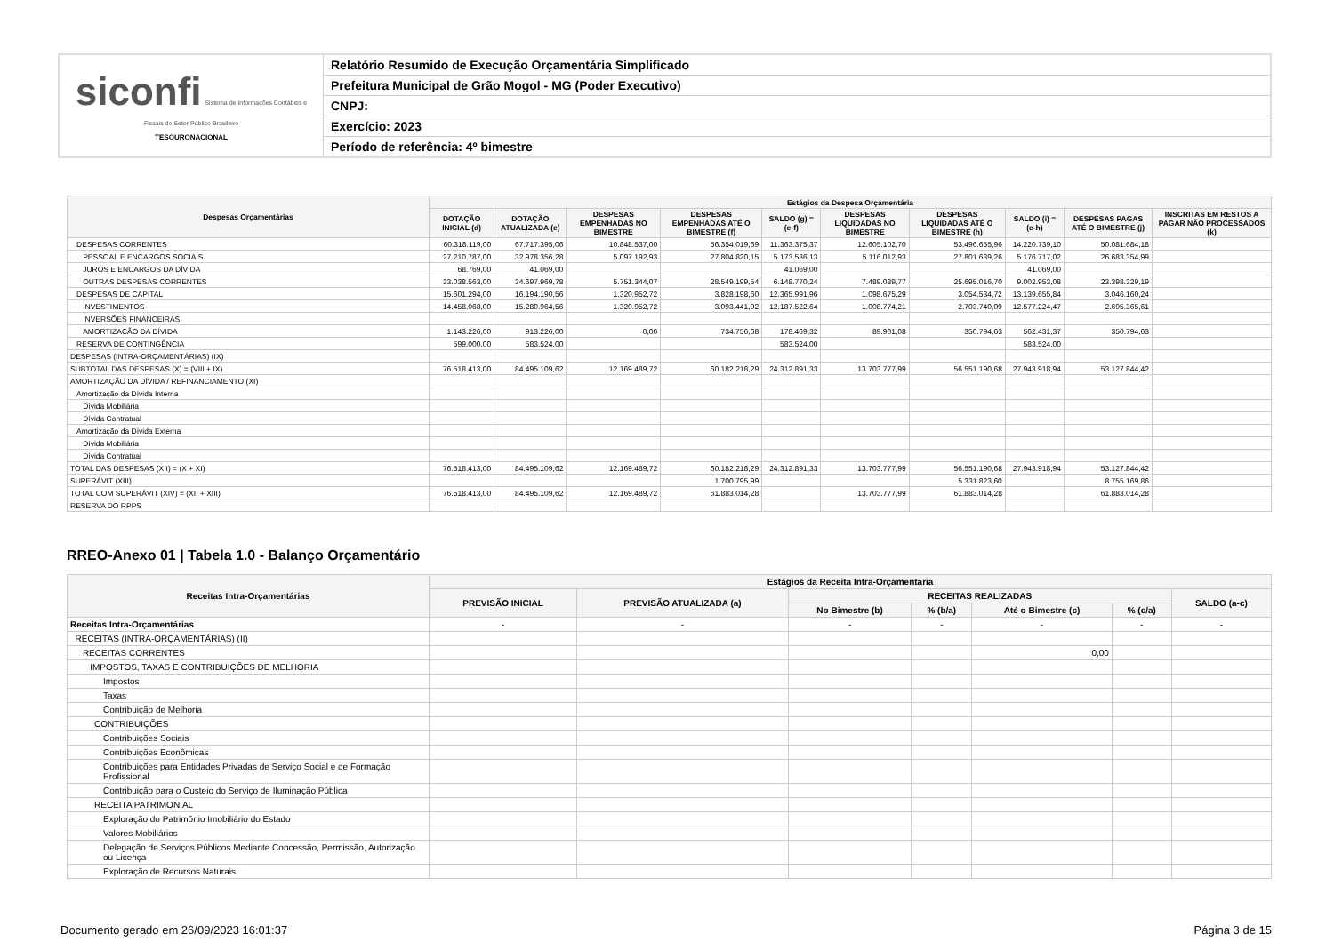| siconfi Sistema de Informações Contábeis e Fiscais do Setor Público Brasileiro TESOURONACIONAL | Relatório Resumido de Execução Orçamentária Simplificado |
| | Prefeitura Municipal de Grão Mogol - MG (Poder Executivo) |
| | CNPJ: |
| | Exercício: 2023 |
| | Período de referência: 4º bimestre |
| Despesas Orçamentárias | Estágios da Despesa Orçamentária | | | | | | | | | |
| --- | --- | --- | --- | --- | --- | --- | --- | --- | --- | --- |
| | DOTAÇÃO INICIAL (d) | DOTAÇÃO ATUALIZADA (e) | DESPESAS EMPENHADAS NO BIMESTRE | DESPESAS EMPENHADAS ATÉ O BIMESTRE (f) | SALDO (g) = (e-f) | DESPESAS LIQUIDADAS NO BIMESTRE | DESPESAS LIQUIDADAS ATÉ O BIMESTRE (h) | SALDO (i) = (e-h) | DESPESAS PAGAS ATÉ O BIMESTRE (j) | INSCRITAS EM RESTOS A PAGAR NÃO PROCESSADOS (k) |
| DESPESAS CORRENTES | 60.318.119,00 | 67.717.395,06 | 10.848.537,00 | 56.354.019,69 | 11.363.375,37 | 12.605.102,70 | 53.496.655,96 | 14.220.739,10 | 50.081.684,18 | |
| PESSOAL E ENCARGOS SOCIAIS | 27.210.787,00 | 32.978.356,28 | 5.097.192,93 | 27.804.820,15 | 5.173.536,13 | 5.116.012,93 | 27.801.639,26 | 5.176.717,02 | 26.683.354,99 | |
| JUROS E ENCARGOS DA DÍVIDA | 68.769,00 | 41.069,00 | | | 41.069,00 | | | 41.069,00 | | |
| OUTRAS DESPESAS CORRENTES | 33.038.563,00 | 34.697.969,78 | 5.751.344,07 | 28.549.199,54 | 6.148.770,24 | 7.489.089,77 | 25.695.016,70 | 9.002.953,08 | 23.398.329,19 | |
| DESPESAS DE CAPITAL | 15.601.294,00 | 16.194.190,56 | 1.320.952,72 | 3.828.198,60 | 12.365.991,96 | 1.098.675,29 | 3.054.534,72 | 13.139.655,84 | 3.046.160,24 | |
| INVESTIMENTOS | 14.458.068,00 | 15.280.964,56 | 1.320.952,72 | 3.093.441,92 | 12.187.522,64 | 1.008.774,21 | 2.703.740,09 | 12.577.224,47 | 2.695.365,61 | |
| INVERSÕES FINANCEIRAS | | | | | | | | | | |
| AMORTIZAÇÃO DA DÍVIDA | 1.143.226,00 | 913.226,00 | 0,00 | 734.756,68 | 178.469,32 | 89.901,08 | 350.794,63 | 562.431,37 | 350.794,63 | |
| RESERVA DE CONTINGÊNCIA | 599.000,00 | 583.524,00 | | | 583.524,00 | | | 583.524,00 | | |
| DESPESAS (INTRA-ORÇAMENTÁRIAS) (IX) | | | | | | | | | | |
| SUBTOTAL DAS DESPESAS (X) = (VIII + IX) | 76.518.413,00 | 84.495.109,62 | 12.169.489,72 | 60.182.218,29 | 24.312.891,33 | 13.703.777,99 | 56.551.190,68 | 27.943.918,94 | 53.127.844,42 | |
| AMORTIZAÇÃO DA DÍVIDA / REFINANCIAMENTO (XI) | | | | | | | | | | |
| Amortização da Dívida Interna | | | | | | | | | | |
| Dívida Mobiliária | | | | | | | | | | |
| Dívida Contratual | | | | | | | | | | |
| Amortização da Dívida Externa | | | | | | | | | | |
| Dívida Mobiliária | | | | | | | | | | |
| Dívida Contratual | | | | | | | | | | |
| TOTAL DAS DESPESAS (XII) = (X + XI) | 76.518.413,00 | 84.495.109,62 | 12.169.489,72 | 60.182.218,29 | 24.312.891,33 | 13.703.777,99 | 56.551.190,68 | 27.943.918,94 | 53.127.844,42 | |
| SUPERÁVIT (XIII) | | | | 1.700.795,99 | | | 5.331.823,60 | | 8.755.169,86 | |
| TOTAL COM SUPERÁVIT (XIV) = (XII + XIII) | 76.518.413,00 | 84.495.109,62 | 12.169.489,72 | 61.883.014,28 | | 13.703.777,99 | 61.883.014,28 | | 61.883.014,28 | |
| RESERVA DO RPPS | | | | | | | | | | |
RREO-Anexo 01 | Tabela 1.0 - Balanço Orçamentário
| Receitas Intra-Orçamentárias | Estágios da Receita Intra-Orçamentária | | | | | | |
| --- | --- | --- | --- | --- | --- | --- | --- |
| | PREVISÃO INICIAL | PREVISÃO ATUALIZADA (a) | RECEITAS REALIZADAS | | | | SALDO (a-c) |
| | | | No Bimestre (b) | % (b/a) | Até o Bimestre (c) | % (c/a) | |
| Receitas Intra-Orçamentárias | - | - | - | - | - | - | - |
| RECEITAS (INTRA-ORÇAMENTÁRIAS) (II) | | | | | | | |
| RECEITAS CORRENTES | | | | | 0,00 | | |
| IMPOSTOS, TAXAS E CONTRIBUIÇÕES DE MELHORIA | | | | | | | |
| Impostos | | | | | | | |
| Taxas | | | | | | | |
| Contribuição de Melhoria | | | | | | | |
| CONTRIBUIÇÕES | | | | | | | |
| Contribuições Sociais | | | | | | | |
| Contribuições Econômicas | | | | | | | |
| Contribuições para Entidades Privadas de Serviço Social e de Formação Profissional | | | | | | | |
| Contribuição para o Custeio do Serviço de Iluminação Pública | | | | | | | |
| RECEITA PATRIMONIAL | | | | | | | |
| Exploração do Patrimônio Imobiliário do Estado | | | | | | | |
| Valores Mobiliários | | | | | | | |
| Delegação de Serviços Públicos Mediante Concessão, Permissão, Autorização ou Licença | | | | | | | |
| Exploração de Recursos Naturais | | | | | | | |
Documento gerado em 26/09/2023 16:01:37 Página 3 de 15